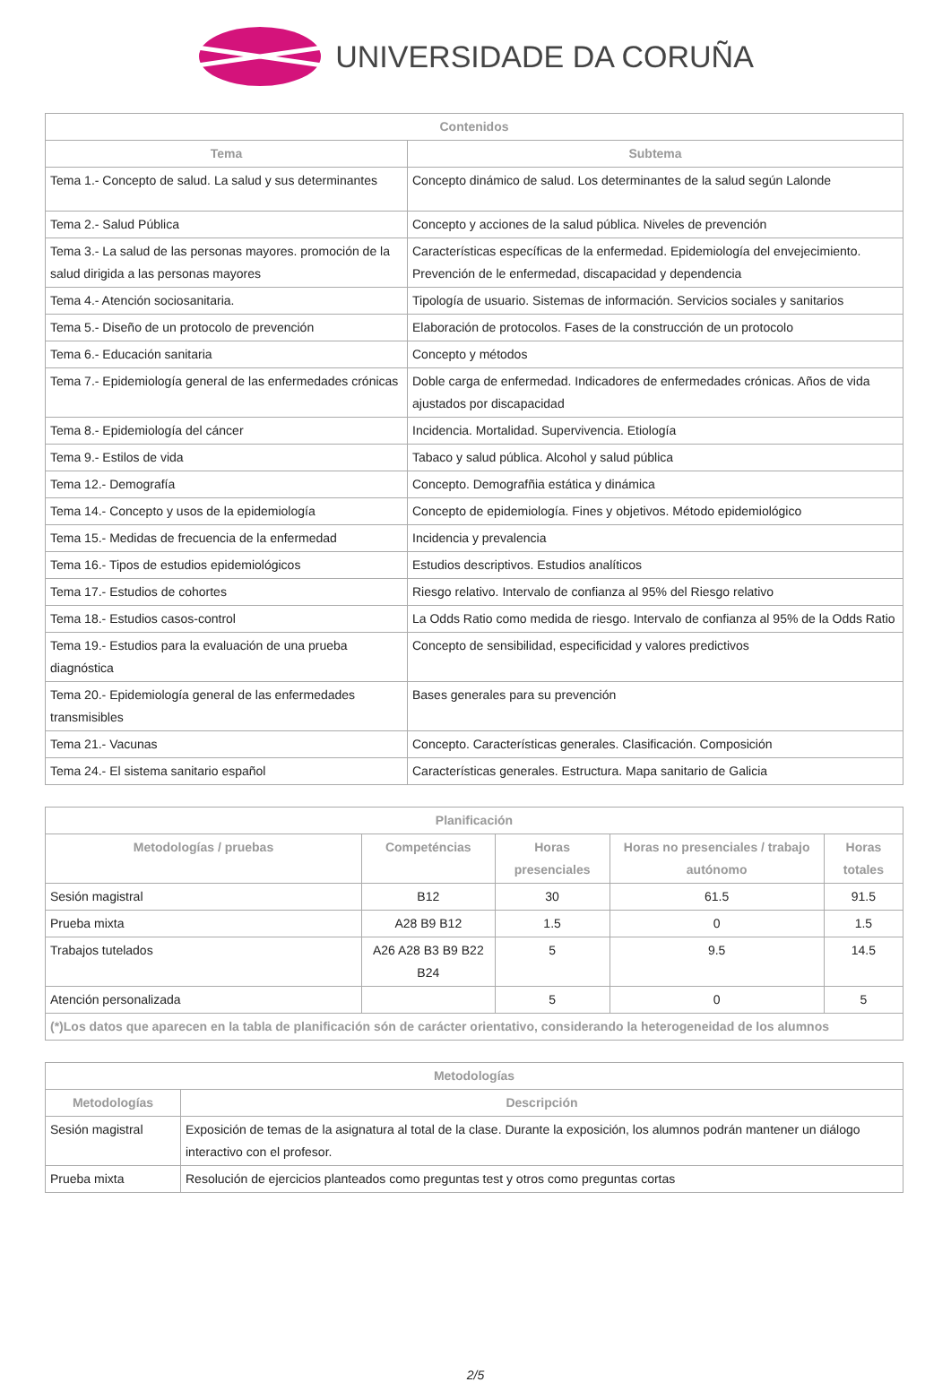UNIVERSIDADE DA CORUÑA
| Contenidos | |
| --- | --- |
| Tema | Subtema |
| Tema 1.- Concepto de salud. La salud y sus determinantes | Concepto dinámico de salud. Los determinantes de la salud según Lalonde |
| Tema 2.- Salud Pública | Concepto y acciones de la salud pública. Niveles de prevención |
| Tema 3.- La salud de las personas mayores. promoción de la salud dirigida a las personas mayores | Características específicas de la enfermedad. Epidemiología del envejecimiento. Prevención de le enfermedad, discapacidad y dependencia |
| Tema 4.- Atención sociosanitaria. | Tipología de usuario. Sistemas de información. Servicios sociales y sanitarios |
| Tema 5.- Diseño de un protocolo de prevención | Elaboración de protocolos. Fases de la construcción de un protocolo |
| Tema 6.- Educación sanitaria | Concepto y métodos |
| Tema 7.- Epidemiología general de las enfermedades crónicas | Doble carga de enfermedad. Indicadores de enfermedades crónicas. Años de vida ajustados por discapacidad |
| Tema 8.- Epidemiología del cáncer | Incidencia. Mortalidad. Supervivencia. Etiología |
| Tema 9.- Estilos de vida | Tabaco y salud pública. Alcohol y salud pública |
| Tema 12.- Demografía | Concepto. Demografñia estática y dinámica |
| Tema 14.- Concepto y usos de la epidemiología | Concepto de epidemiología. Fines y objetivos. Método epidemiológico |
| Tema 15.- Medidas de frecuencia de la enfermedad | Incidencia y prevalencia |
| Tema 16.- Tipos de estudios epidemiológicos | Estudios descriptivos. Estudios analíticos |
| Tema 17.- Estudios de cohortes | Riesgo relativo. Intervalo de confianza al 95% del Riesgo relativo |
| Tema 18.- Estudios casos-control | La Odds Ratio como medida de riesgo. Intervalo de confianza al 95% de la Odds Ratio |
| Tema 19.- Estudios para la evaluación de una prueba diagnóstica | Concepto de sensibilidad, especificidad y valores predictivos |
| Tema 20.- Epidemiología general de las enfermedades transmisibles | Bases generales para su prevención |
| Tema 21.- Vacunas | Concepto. Características generales. Clasificación. Composición |
| Tema 24.- El sistema sanitario español | Características generales. Estructura. Mapa sanitario de Galicia |
| Planificación | | | | |
| --- | --- | --- | --- | --- |
| Metodologías / pruebas | Competéncias | Horas presenciales | Horas no presenciales / trabajo autónomo | Horas totales |
| Sesión magistral | B12 | 30 | 61.5 | 91.5 |
| Prueba mixta | A28 B9 B12 | 1.5 | 0 | 1.5 |
| Trabajos tutelados | A26 A28 B3 B9 B22 B24 | 5 | 9.5 | 14.5 |
| Atención personalizada | | 5 | 0 | 5 |
| (*)Los datos que aparecen en la tabla de planificación són de carácter orientativo, considerando la heterogeneidad de los alumnos | | | | |
| Metodologías | |
| --- | --- |
| Metodologías | Descripción |
| Sesión magistral | Exposición de temas de la asignatura al total de la clase. Durante la exposición, los alumnos podrán mantener un diálogo interactivo con el profesor. |
| Prueba mixta | Resolución de ejercicios planteados como preguntas test y otros como preguntas cortas |
2/5